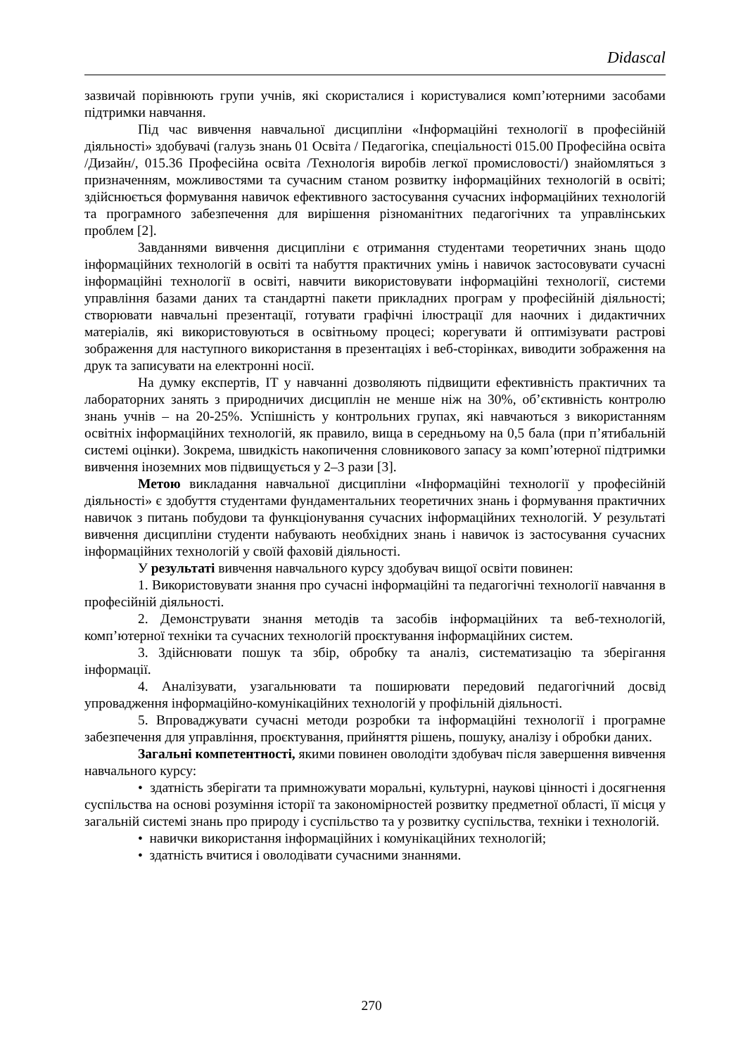Didascal
зазвичай порівнюють групи учнів, які скористалися і користувалися комп’ютерними засобами підтримки навчання.
Під час вивчення навчальної дисципліни «Інформаційні технології в професійній діяльності» здобувачі (галузь знань 01 Освіта / Педагогіка, спеціальності 015.00 Професійна освіта /Дизайн/, 015.36 Професійна освіта /Технологія виробів легкої промисловості/) знайомляться з призначенням, можливостями та сучасним станом розвитку інформаційних технологій в освіті; здійснюється формування навичок ефективного застосування сучасних інформаційних технологій та програмного забезпечення для вирішення різноманітних педагогічних та управлінських проблем [2].
Завданнями вивчення дисципліни є отримання студентами теоретичних знань щодо інформаційних технологій в освіті та набуття практичних умінь і навичок застосовувати сучасні інформаційні технології в освіті, навчити використовувати інформаційні технології, системи управління базами даних та стандартні пакети прикладних програм у професійній діяльності; створювати навчальні презентації, готувати графічні ілюстрації для наочних і дидактичних матеріалів, які використовуються в освітньому процесі; корегувати й оптимізувати растрові зображення для наступного використання в презентаціях і веб-сторінках, виводити зображення на друк та записувати на електронні носії.
На думку експертів, ІТ у навчанні дозволяють підвищити ефективність практичних та лабораторних занять з природничих дисциплін не менше ніж на 30%, об’єктивність контролю знань учнів – на 20-25%. Успішність у контрольних групах, які навчаються з використанням освітніх інформаційних технологій, як правило, вища в середньому на 0,5 бала (при п’ятибальній системі оцінки). Зокрема, швидкість накопичення словникового запасу за комп’ютерної підтримки вивчення іноземних мов підвищується у 2–3 рази [3].
Метою викладання навчальної дисципліни «Інформаційні технології у професійній діяльності» є здобуття студентами фундаментальних теоретичних знань і формування практичних навичок з питань побудови та функціонування сучасних інформаційних технологій. У результаті вивчення дисципліни студенти набувають необхідних знань і навичок із застосування сучасних інформаційних технологій у своїй фаховій діяльності.
У результаті вивчення навчального курсу здобувач вищої освіти повинен:
1. Використовувати знання про сучасні інформаційні та педагогічні технології навчання в професійній діяльності.
2. Демонструвати знання методів та засобів інформаційних та веб-технологій, комп’ютерної техніки та сучасних технологій проєктування інформаційних систем.
3. Здійснювати пошук та збір, обробку та аналіз, систематизацію та зберігання інформації.
4. Аналізувати, узагальнювати та поширювати передовий педагогічний досвід упровадження інформаційно-комунікаційних технологій у профільній діяльності.
5. Впроваджувати сучасні методи розробки та інформаційні технології і програмне забезпечення для управління, проєктування, прийняття рішень, пошуку, аналізу і обробки даних.
Загальні компетентності, якими повинен оволодіти здобувач після завершення вивчення навчального курсу:
• здатність зберігати та примножувати моральні, культурні, наукові цінності і досягнення суспільства на основі розуміння історії та закономірностей розвитку предметної області, її місця у загальній системі знань про природу і суспільство та у розвитку суспільства, техніки і технологій.
• навички використання інформаційних і комунікаційних технологій;
• здатність вчитися і оволодівати сучасними знаннями.
270